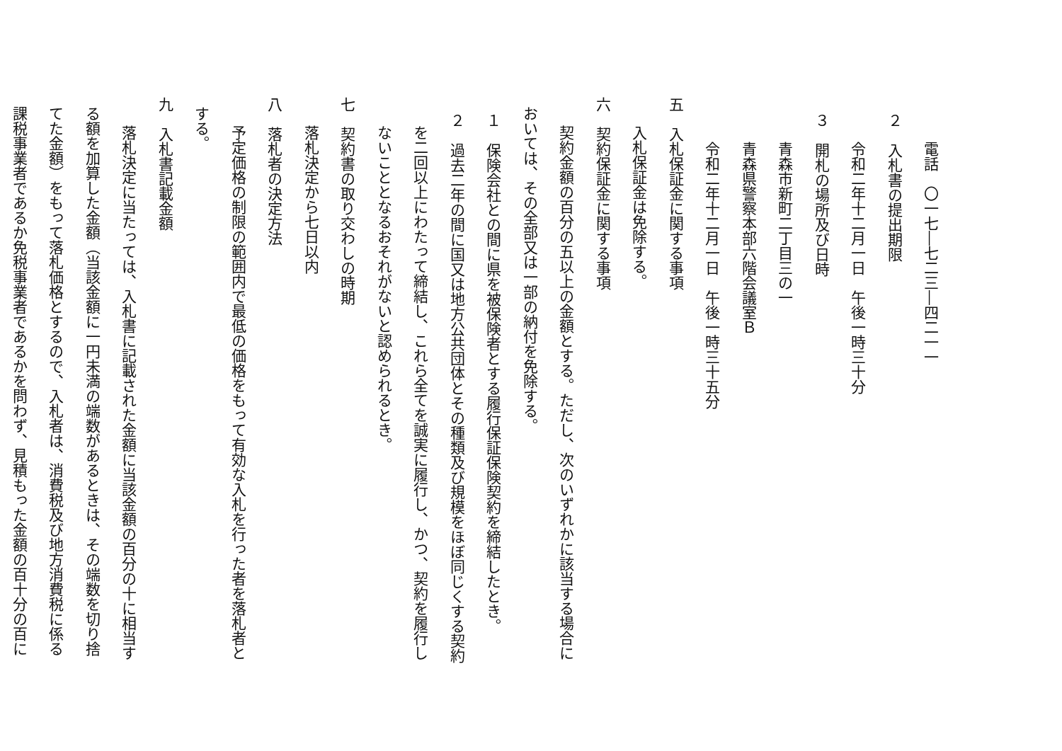電話　〇一七―七二三―四二一一
２　入札書の提出期限
令和二年十二月一日　午後一時三十分
３　開札の場所及び日時
青森市新町二丁目三の一
青森県警察本部六階会議室Ｂ
令和二年十二月一日　午後一時三十五分
五　入札保証金に関する事項
入札保証金は免除する。
六　契約保証金に関する事項
契約金額の百分の五以上の金額とする。ただし、次のいずれかに該当する場合に
おいては、その全部又は一部の納付を免除する。
１　保険会社との間に県を被保険者とする履行保証保険契約を締結したとき。
２　過去二年の間に国又は地方公共団体とその種類及び規模をほぼ同じくする契約
を二回以上にわたって締結し、これら全てを誠実に履行し、かつ、契約を履行し
ないこととなるおそれがないと認められるとき。
七　契約書の取り交わしの時期
落札決定から七日以内
八　落札者の決定方法
予定価格の制限の範囲内で最低の価格をもって有効な入札を行った者を落札者と
する。
九　入札書記載金額
落札決定に当たっては、入札書に記載された金額に当該金額の百分の十に相当す
る額を加算した金額（当該金額に一円未満の端数があるときは、その端数を切り捨
てた金額）をもって落札価格とするので、入札者は、消費税及び地方消費税に係る
課税事業者であるか免税事業者であるかを問わず、見積もった金額の百十分の百に